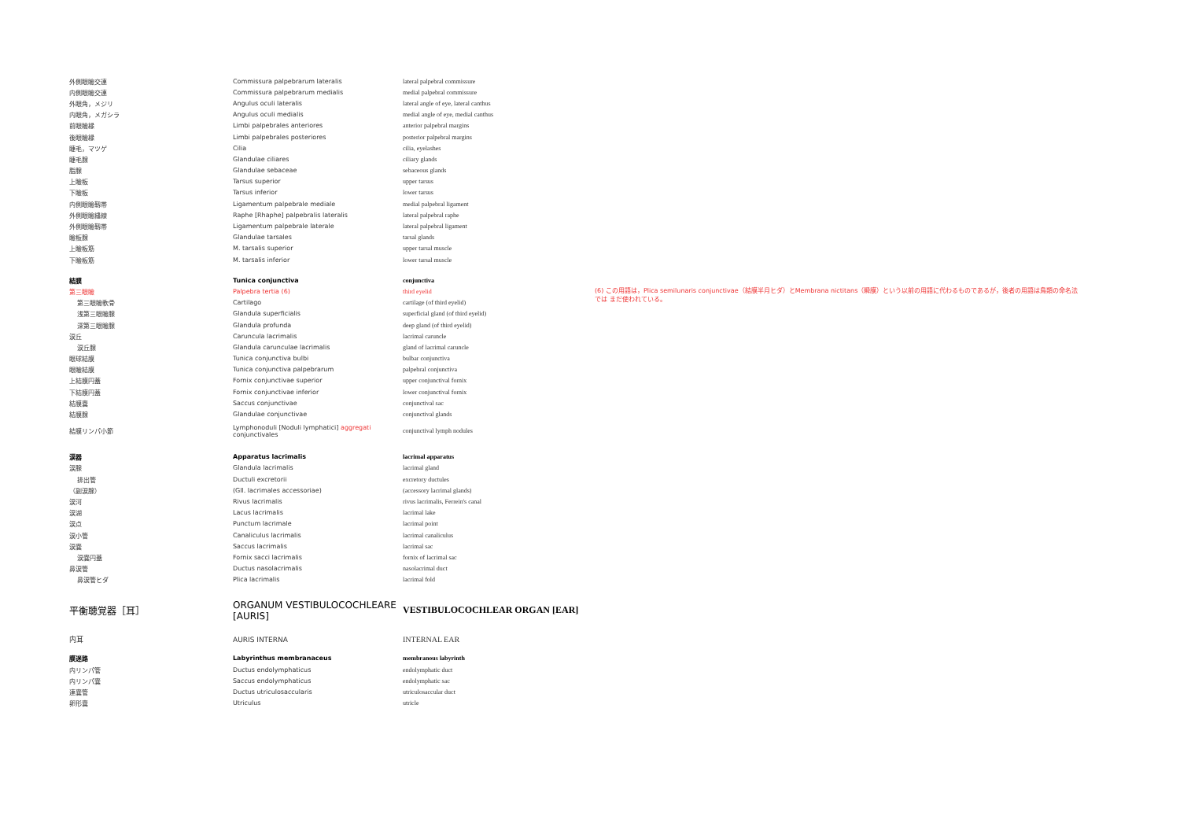| 外側眼瞼交連 | Commissura palpebrarum lateralis | lateral palpebral commissure | |
| 内側眼瞼交連 | Commissura palpebrarum medialis | medial palpebral commissure | |
| 外眼角，メジリ | Angulus oculi lateralis | lateral angle of eye, lateral canthus | |
| 内眼角，メガシラ | Angulus oculi medialis | medial angle of eye, medial canthus | |
| 前眼瞼縁 | Limbi palpebrales anteriores | anterior palpebral margins | |
| 後眼瞼縁 | Limbi palpebrales posteriores | posterior palpebral margins | |
| 睫毛，マツゲ | Cilia | cilia, eyelashes | |
| 睫毛腺 | Glandulae ciliares | ciliary glands | |
| 脂腺 | Glandulae sebaceae | sebaceous glands | |
| 上瞼板 | Tarsus superior | upper tarsus | |
| 下瞼板 | Tarsus inferior | lower tarsus | |
| 内側眼瞼靱帯 | Ligamentum palpebrale mediale | medial palpebral ligament | |
| 外側眼瞼縫線 | Raphe [Rhaphe] palpebralis lateralis | lateral palpebral raphe | |
| 外側眼瞼靱帯 | Ligamentum palpebrale laterale | lateral palpebral ligament | |
| 瞼板腺 | Glandulae tarsales | tarsal glands | |
| 上瞼板筋 | M. tarsalis superior | upper tarsal muscle | |
| 下瞼板筋 | M. tarsalis inferior | lower tarsal muscle | |
| 結膜 | Tunica conjunctiva | conjunctiva | |
| 第三眼瞼 | Palpebra tertia (6) | third eyelid | (6) この用語は，Plica semilunaris conjunctivae（結膜半月ヒダ）とMembrana nictitans（瞬膜）という以前の用語に代わるものであるが，後者の用語は鳥類の命名法では まだ使われている。 |
| 第三眼瞼軟骨 | Cartilago | cartilage (of third eyelid) | |
| 浅第三眼瞼腺 | Glandula superficialis | superficial gland (of third eyelid) | |
| 深第三眼瞼腺 | Glandula profunda | deep gland (of third eyelid) | |
| 涙丘 | Caruncula lacrimalis | lacrimal caruncle | |
| 涙丘腺 | Glandula carunculae lacrimalis | gland of lacrimal caruncle | |
| 眼球結膜 | Tunica conjunctiva bulbi | bulbar conjunctiva | |
| 眼瞼結膜 | Tunica conjunctiva palpebrarum | palpebral conjunctiva | |
| 上結膜円蓋 | Fornix conjunctivae superior | upper conjunctival fornix | |
| 下結膜円蓋 | Fornix conjunctivae inferior | lower conjunctival fornix | |
| 結膜嚢 | Saccus conjunctivae | conjunctival sac | |
| 結膜腺 | Glandulae conjunctivae | conjunctival glands | |
| 結膜リンパ小節 | Lymphonoduli [Noduli lymphatici] aggregati conjunctivales | conjunctival lymph nodules | |
| 涙器 | Apparatus lacrimalis | lacrimal apparatus | |
| 涙腺 | Glandula lacrimalis | lacrimal gland | |
| 排出管 | Ductuli excretorii | excretory ductules | |
| （副涙腺） | (Gll. lacrimales accessoriae) | (accessory lacrimal glands) | |
| 涙河 | Rivus lacrimalis | rivus lacrimalis, Ferrein's canal | |
| 涙湖 | Lacus lacrimalis | lacrimal lake | |
| 涙点 | Punctum lacrimale | lacrimal point | |
| 涙小管 | Canaliculus lacrimalis | lacrimal canaliculus | |
| 涙嚢 | Saccus lacrimalis | lacrimal sac | |
| 涙嚢円蓋 | Fornix sacci lacrimalis | fornix of lacrimal sac | |
| 鼻涙管 | Ductus nasolacrimalis | nasolacrimal duct | |
| 鼻涙管ヒダ | Plica lacrimalis | lacrimal fold | |
| 平衡聴覚器［耳］ | ORGANUM VESTIBULOCOCHLEARE [AURIS] | VESTIBULOCOCHLEAR ORGAN [EAR] | |
| 内耳 | AURIS INTERNA | INTERNAL EAR | |
| 膜迷路 | Labyrinthus membranaceus | membranous labyrinth | |
| 内リンパ管 | Ductus endolymphaticus | endolymphatic duct | |
| 内リンパ嚢 | Saccus endolymphaticus | endolymphatic sac | |
| 連嚢管 | Ductus utriculosaccularis | utriculosaccular duct | |
| 卵形嚢 | Utriculus | utricle | |